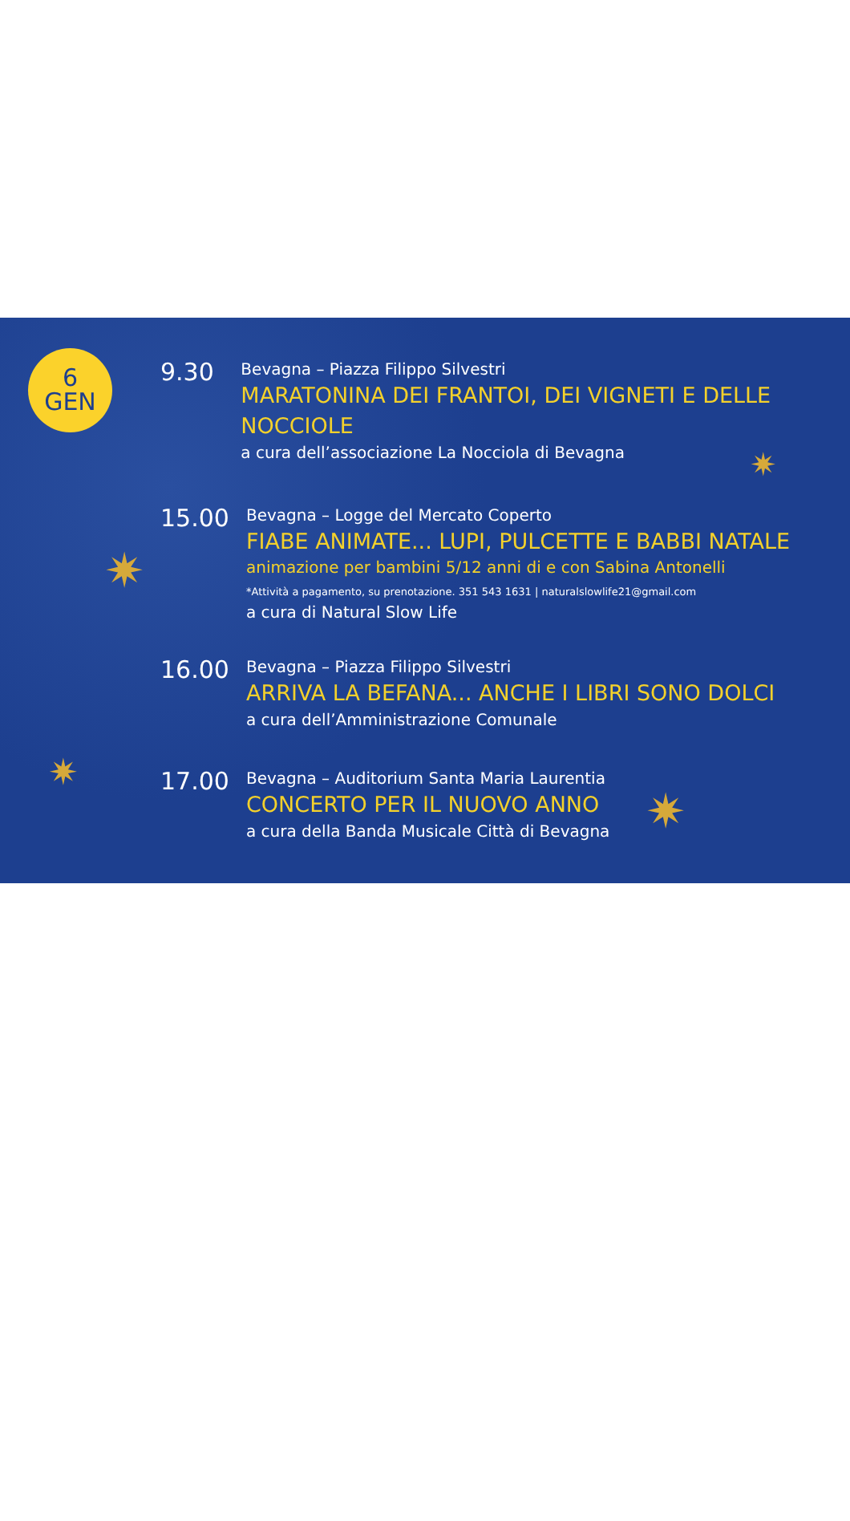6
GEN
9.30
Bevagna – Piazza Filippo Silvestri
MARATONINA DEI FRANTOI, DEI VIGNETI E DELLE NOCCIOLE
a cura dell’associazione La Nocciola di Bevagna
15.00
Bevagna – Logge del Mercato Coperto
FIABE ANIMATE... LUPI, PULCETTE E BABBI NATALE
animazione per bambini 5/12 anni di e con Sabina Antonelli
*Attività a pagamento, su prenotazione. 351 543 1631 | naturalslowlife21@gmail.com
a cura di Natural Slow Life
16.00
Bevagna – Piazza Filippo Silvestri
ARRIVA LA BEFANA... ANCHE I LIBRI SONO DOLCI
a cura dell’Amministrazione Comunale
17.00
Bevagna – Auditorium Santa Maria Laurentia
CONCERTO PER IL NUOVO ANNO
a cura della Banda Musicale Città di Bevagna
✷
✷
✷
✷